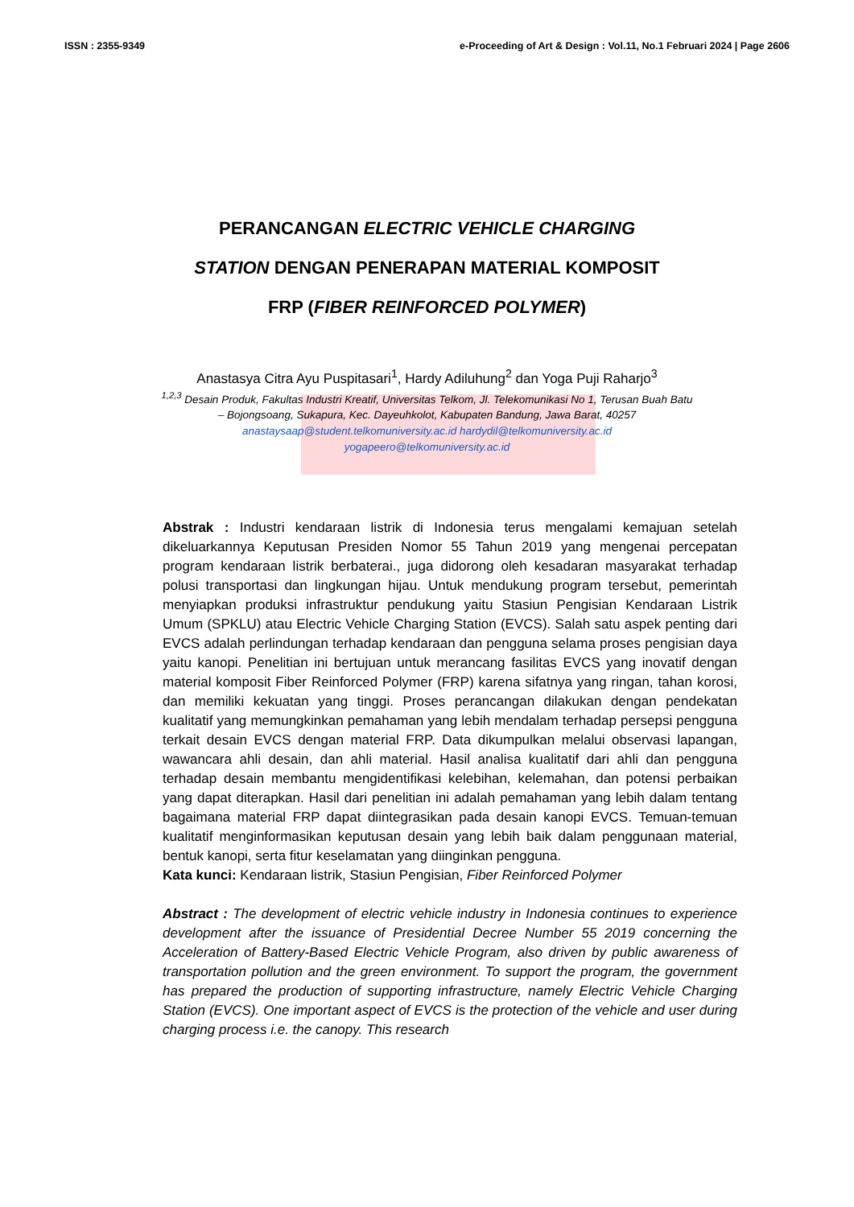ISSN : 2355-9349 e-Proceeding of Art & Design : Vol.11, No.1 Februari 2024 | Page 2606
PERANCANGAN ELECTRIC VEHICLE CHARGING STATION DENGAN PENERAPAN MATERIAL KOMPOSIT FRP (FIBER REINFORCED POLYMER)
Anastasya Citra Ayu Puspitasari<sup>1</sup>, Hardy Adiluhung<sup>2</sup> dan Yoga Puji Raharjo<sup>3</sup>
<sup>1,2,3</sup> Desain Produk, Fakultas Industri Kreatif, Universitas Telkom, Jl. Telekomunikasi No 1, Terusan Buah Batu – Bojongsoang, Sukapura, Kec. Dayeuhkolot, Kabupaten Bandung, Jawa Barat, 40257
anastaysaap@student.telkomuniversity.ac.id hardydil@telkomuniversity.ac.id
yogapeero@telkomuniversity.ac.id
Abstrak : Industri kendaraan listrik di Indonesia terus mengalami kemajuan setelah dikeluarkannya Keputusan Presiden Nomor 55 Tahun 2019 yang mengenai percepatan program kendaraan listrik berbaterai., juga didorong oleh kesadaran masyarakat terhadap polusi transportasi dan lingkungan hijau. Untuk mendukung program tersebut, pemerintah menyiapkan produksi infrastruktur pendukung yaitu Stasiun Pengisian Kendaraan Listrik Umum (SPKLU) atau Electric Vehicle Charging Station (EVCS). Salah satu aspek penting dari EVCS adalah perlindungan terhadap kendaraan dan pengguna selama proses pengisian daya yaitu kanopi. Penelitian ini bertujuan untuk merancang fasilitas EVCS yang inovatif dengan material komposit Fiber Reinforced Polymer (FRP) karena sifatnya yang ringan, tahan korosi, dan memiliki kekuatan yang tinggi. Proses perancangan dilakukan dengan pendekatan kualitatif yang memungkinkan pemahaman yang lebih mendalam terhadap persepsi pengguna terkait desain EVCS dengan material FRP. Data dikumpulkan melalui observasi lapangan, wawancara ahli desain, dan ahli material. Hasil analisa kualitatif dari ahli dan pengguna terhadap desain membantu mengidentifikasi kelebihan, kelemahan, dan potensi perbaikan yang dapat diterapkan. Hasil dari penelitian ini adalah pemahaman yang lebih dalam tentang bagaimana material FRP dapat diintegrasikan pada desain kanopi EVCS. Temuan-temuan kualitatif menginformasikan keputusan desain yang lebih baik dalam penggunaan material, bentuk kanopi, serta fitur keselamatan yang diinginkan pengguna.
Kata kunci: Kendaraan listrik, Stasiun Pengisian, Fiber Reinforced Polymer
Abstract : The development of electric vehicle industry in Indonesia continues to experience development after the issuance of Presidential Decree Number 55 2019 concerning the Acceleration of Battery-Based Electric Vehicle Program, also driven by public awareness of transportation pollution and the green environment. To support the program, the government has prepared the production of supporting infrastructure, namely Electric Vehicle Charging Station (EVCS). One important aspect of EVCS is the protection of the vehicle and user during charging process i.e. the canopy. This research